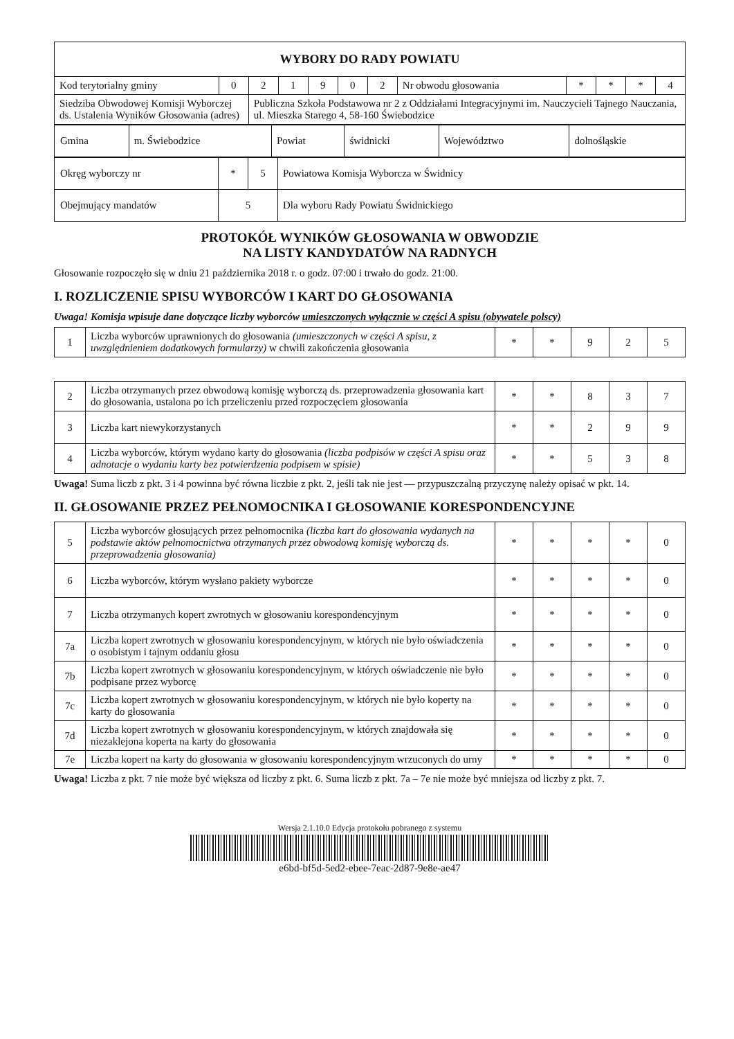| WYBORY DO RADY POWIATU | | | | | | | | | | | |
| --- | --- | --- | --- | --- | --- | --- | --- | --- | --- | --- | --- |
| Kod terytorialny gminy | 0 | 2 | 1 | 9 | 0 | 2 | Nr obwodu głosowania | * | * | * | 4 |
| Siedziba Obwodowej Komisji Wyborczej ds. Ustalenia Wyników Głosowania (adres) | | Publiczna Szkoła Podstawowa nr 2 z Oddziałami Integracyjnymi im. Nauczycieli Tajnego Nauczania, ul. Mieszka Starego 4, 58-160 Świebodzice | | | | | | | | | |
| Gmina | m. Świebodzice | Powiat | świdnicki | Województwo | dolnośląskie |
| Okręg wyborczy nr | * | 5 | Powiatowa Komisja Wyborcza w Świdnicy |
| Obejmujący mandatów | 5 | | Dla wyboru Rady Powiatu Świdnickiego |
PROTOKÓŁ WYNIKÓW GŁOSOWANIA W OBWODZIE
NA LISTY KANDYDATÓW NA RADNYCH
Głosowanie rozpoczęło się w dniu 21 października 2018 r. o godz. 07:00 i trwało do godz. 21:00.
I. ROZLICZENIE SPISU WYBORCÓW I KART DO GŁOSOWANIA
Uwaga! Komisja wpisuje dane dotyczące liczby wyborców umieszczonych wyłącznie w części A spisu (obywatele polscy)
| 1 | Liczba wyborców uprawnionych do głosowania (umieszczonych w części A spisu, z uwzględnieniem dodatkowych formularzy) w chwili zakończenia głosowania | * | * | 9 | 2 | 5 |
| 2 | Liczba otrzymanych przez obwodową komisję wyborczą ds. przeprowadzenia głosowania kart do głosowania, ustalona po ich przeliczeniu przed rozpoczęciem głosowania | * | * | 8 | 3 | 7 |
| 3 | Liczba kart niewykorzystanych | * | * | 2 | 9 | 9 |
| 4 | Liczba wyborców, którym wydano karty do głosowania (liczba podpisów w części A spisu oraz adnotacje o wydaniu karty bez potwierdzenia podpisem w spisie) | * | * | 5 | 3 | 8 |
Uwaga! Suma liczb z pkt. 3 i 4 powinna być równa liczbie z pkt. 2, jeśli tak nie jest — przypuszczalną przyczynę należy opisać w pkt. 14.
II. GŁOSOWANIE PRZEZ PEŁNOMOCNIKA I GŁOSOWANIE KORESPONDENCYJNE
| 5 | Liczba wyborców głosujących przez pełnomocnika (liczba kart do głosowania wydanych na podstawie aktów pełnomocnictwa otrzymanych przez obwodową komisję wyborczą ds. przeprowadzenia głosowania) | * | * | * | * | 0 |
| 6 | Liczba wyborców, którym wysłano pakiety wyborcze | * | * | * | * | 0 |
| 7 | Liczba otrzymanych kopert zwrotnych w głosowaniu korespondencyjnym | * | * | * | * | 0 |
| 7a | Liczba kopert zwrotnych w głosowaniu korespondencyjnym, w których nie było oświadczenia o osobistym i tajnym oddaniu głosu | * | * | * | * | 0 |
| 7b | Liczba kopert zwrotnych w głosowaniu korespondencyjnym, w których oświadczenie nie było podpisane przez wyborcę | * | * | * | * | 0 |
| 7c | Liczba kopert zwrotnych w głosowaniu korespondencyjnym, w których nie było koperty na karty do głosowania | * | * | * | * | 0 |
| 7d | Liczba kopert zwrotnych w głosowaniu korespondencyjnym, w których znajdowała się niezaklejona koperta na karty do głosowania | * | * | * | * | 0 |
| 7e | Liczba kopert na karty do głosowania w głosowaniu korespondencyjnym wrzuconych do urny | * | * | * | * | 0 |
Uwaga! Liczba z pkt. 7 nie może być większa od liczby z pkt. 6. Suma liczb z pkt. 7a – 7e nie może być mniejsza od liczby z pkt. 7.
Wersja 2.1.10.0 Edycja protokołu pobranego z systemu
e6bd-bf5d-5ed2-ebee-7eac-2d87-9e8e-ae47